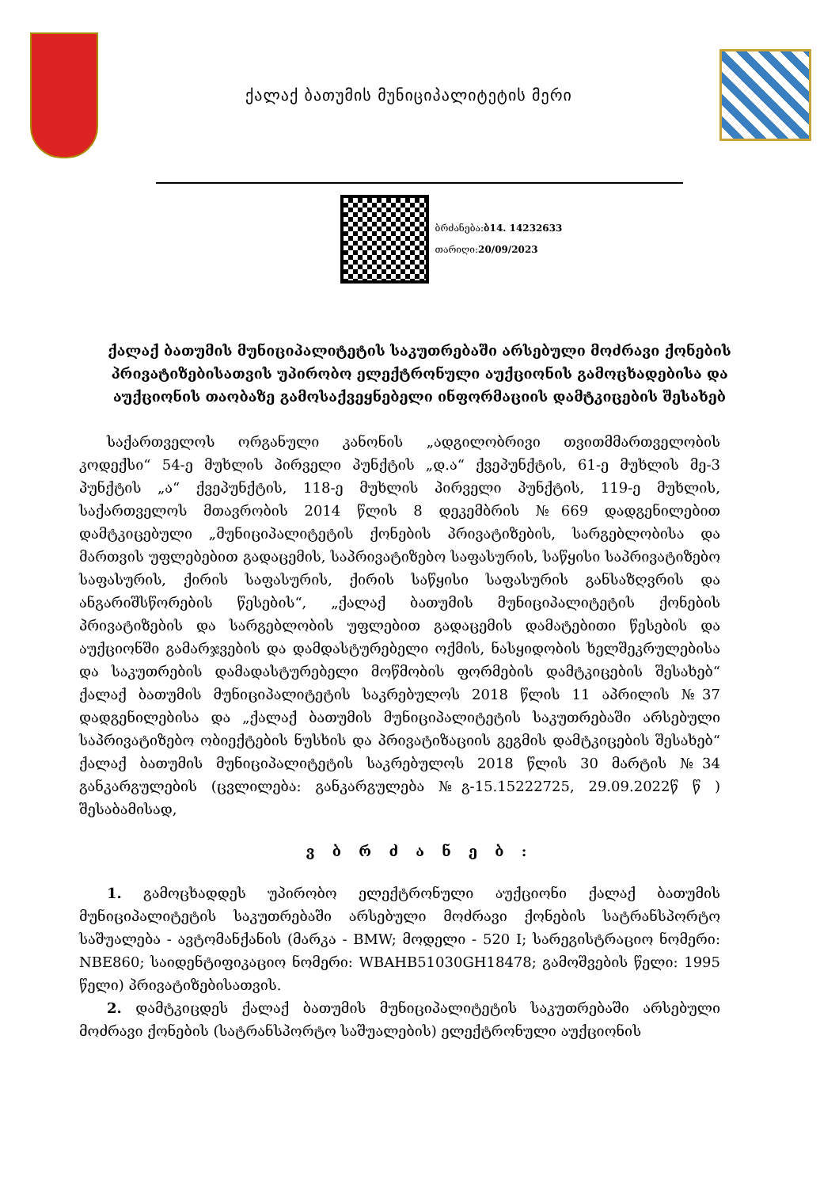ქალაქ ბათუმის მუნიციპალიტეტის მერი
ბრძანება:ბ14. 14232633
თარიღი:20/09/2023
ქალაქ ბათუმის მუნიციპალიტეტის საკუთრებაში არსებული მოძრავი ქონების პრივატიზებისათვის უპირობო ელექტრონული აუქციონის გამოცხადებისა და აუქციონის თაობაზე გამოსაქვეყნებელი ინფორმაციის დამტკიცების შესახებ
საქართველოს ორგანული კანონის „ადგილობრივი თვითმმართველობის კოდექსი“ 54-ე მუხლის პირველი პუნქტის „დ.ა“ ქვეპუნქტის, 61-ე მუხლის მე-3 პუნქტის „ა“ ქვეპუნქტის, 118-ე მუხლის პირველი პუნქტის, 119-ე მუხლის, საქართველოს მთავრობის 2014 წლის 8 დეკემბრის №669 დადგენილებით დამტკიცებული „მუნიციპალიტეტის ქონების პრივატიზების, სარგებლობისა და მართვის უფლებებით გადაცემის, საპრივატიზებო საფასურის, საწყისი საპრივატიზებო საფასურის, ქირის საფასურის, ქირის საწყისი საფასურის განსაზღვრის და ანგარიშსწორების წესების“, „ქალაქ ბათუმის მუნიციპალიტეტის ქონების პრივატიზების და სარგებლობის უფლებით გადაცემის დამატებითი წესების და აუქციონში გამარჯვების და დამდასტურებელი ოქმის, ნასყიდობის ხელშეკრულებისა და საკუთრების დამადასტურებელი მოწმობის ფორმების დამტკიცების შესახებ“ ქალაქ ბათუმის მუნიციპალიტეტის საკრებულოს 2018 წლის 11 აპრილის №37 დადგენილებისა და „ქალაქ ბათუმის მუნიციპალიტეტის საკუთრებაში არსებული საპრივატიზებო ობიექტების ნუსხის და პრივატიზაციის გეგმის დამტკიცების შესახებ“ ქალაქ ბათუმის მუნიციპალიტეტის საკრებულოს 2018 წლის 30 მარტის №34 განკარგულების (ცვლილება: განკარგულება №გ-15.15222725, 29.09.2022წ წ ) შესაბამისად,
ვ ბ რ ძ ა ნ ე ბ :
1. გამოცხადდეს უპირობო ელექტრონული აუქციონი ქალაქ ბათუმის მუნიციპალიტეტის საკუთრებაში არსებული მოძრავი ქონების სატრანსპორტო საშუალება - ავტომანქანის (მარკა - BMW; მოდელი - 520 I; სარეგისტრაციო ნომერი: NBE860; საიდენტიფიკაციო ნომერი: WBAHB51030GH18478; გამოშვების წელი: 1995 წელი) პრივატიზებისათვის.
2. დამტკიცდეს ქალაქ ბათუმის მუნიციპალიტეტის საკუთრებაში არსებული მოძრავი ქონების (სატრანსპორტო საშუალების) ელექტრონული აუქციონის